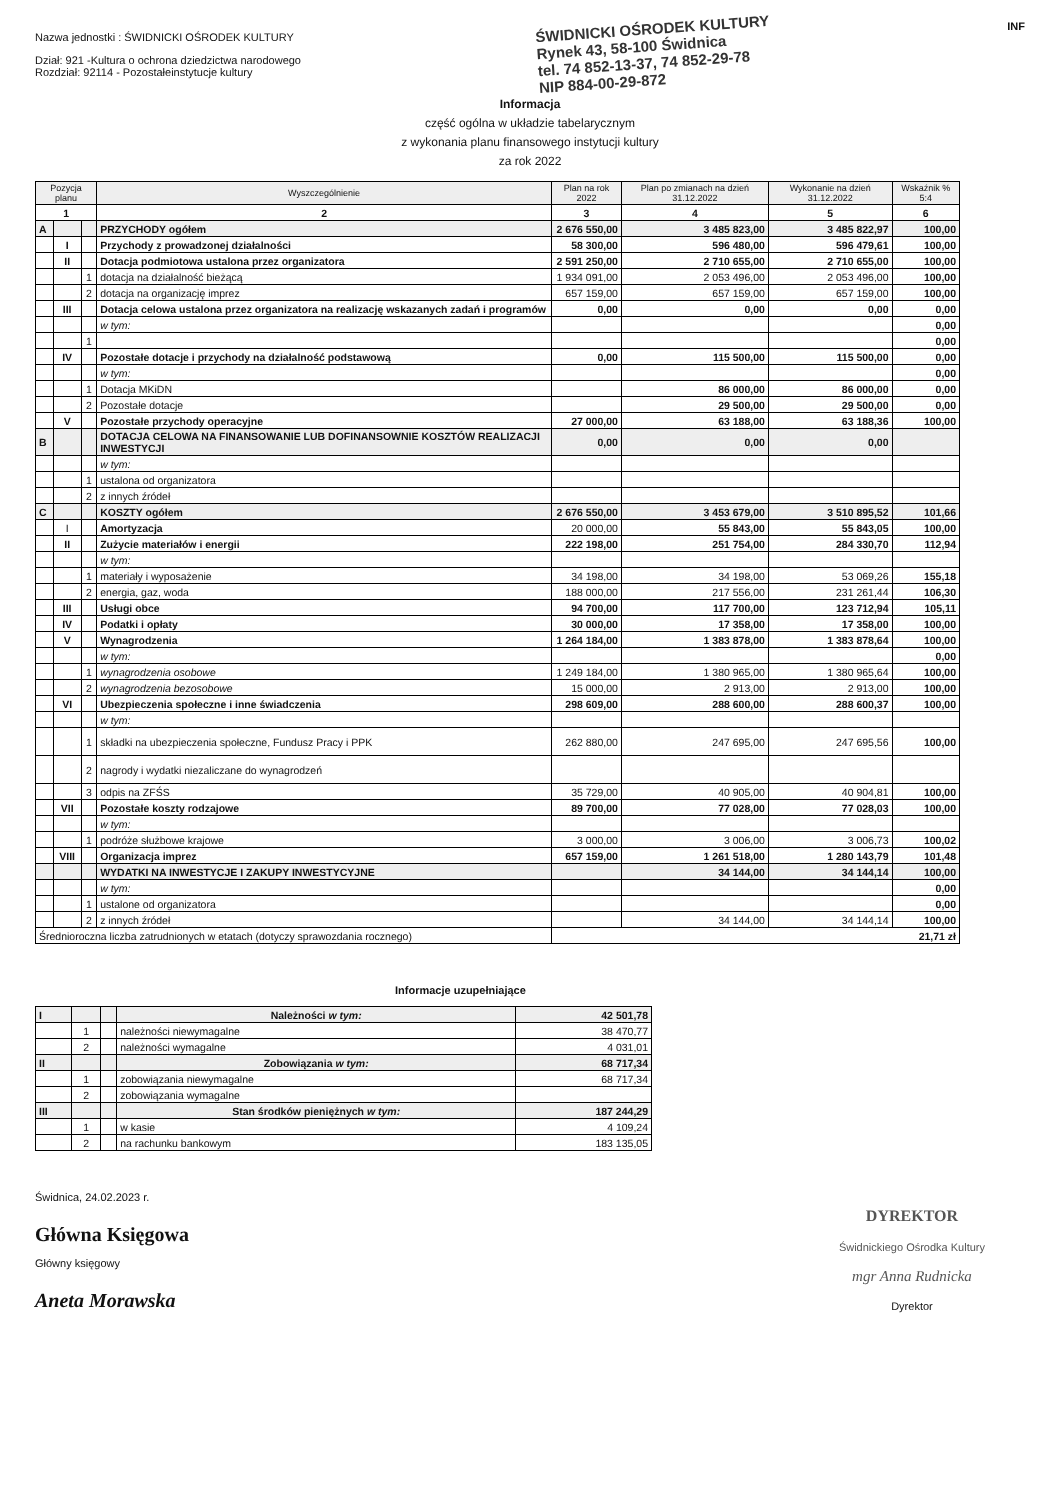Nazwa jednostki : ŚWIDNICKI OŚRODEK KULTURY
Dział: 921 -Kultura o ochrona dziedzictwa narodowego
Rozdział: 92114 - Pozostałeinstytucje kultury
ŚWIDNICKI OŚRODEK KULTURY
Rynek 43, 58-100 Świdnica
tel. 74 852-13-37, 74 852-29-78
NIP 884-00-29-872
INF
Informacja
część ogólna w układzie tabelarycznym
z wykonania planu finansowego instytucji kultury
za rok 2022
| Pozycja planu | | | Wyszczególnienie | Plan na rok 2022 | Plan po zmianach na dzień 31.12.2022 | Wykonanie na dzień 31.12.2022 | Wskaźnik % 5:4 |
| --- | --- | --- | --- | --- | --- | --- | --- |
| 1 | | | 2 | 3 | 4 | 5 | 6 |
| A | | | PRZYCHODY ogółem | 2 676 550,00 | 3 485 823,00 | 3 485 822,97 | 100,00 |
| | I | | Przychody z prowadzonej działalności | 58 300,00 | 596 480,00 | 596 479,61 | 100,00 |
| | II | | Dotacja podmiotowa ustalona przez organizatora | 2 591 250,00 | 2 710 655,00 | 2 710 655,00 | 100,00 |
| | | 1 | dotacja na działalność bieżącą | 1 934 091,00 | 2 053 496,00 | 2 053 496,00 | 100,00 |
| | | 2 | dotacja na organizację imprez | 657 159,00 | 657 159,00 | 657 159,00 | 100,00 |
| | III | | Dotacja celowa ustalona przez organizatora na realizację wskazanych zadań i programów | 0,00 | 0,00 | 0,00 | 0,00 |
| | | | w tym: | | | | 0,00 |
| | | 1 | | | | | 0,00 |
| | IV | | Pozostałe dotacje i przychody na działalność podstawową | 0,00 | 115 500,00 | 115 500,00 | 0,00 |
| | | | w tym: | | | | 0,00 |
| | | 1 | Dotacja MKiDN | | 86 000,00 | 86 000,00 | 0,00 |
| | | 2 | Pozostałe dotacje | | 29 500,00 | 29 500,00 | 0,00 |
| | V | | Pozostałe przychody operacyjne | 27 000,00 | 63 188,00 | 63 188,36 | 100,00 |
| B | | | DOTACJA CELOWA NA FINANSOWANIE LUB DOFINANSOWNIE KOSZTÓW REALIZACJI INWESTYCJI | 0,00 | 0,00 | 0,00 | |
| | | | w tym: | | | | |
| | | 1 | ustalona od organizatora | | | | |
| | | 2 | z innych źródeł | | | | |
| C | | | KOSZTY ogółem | 2 676 550,00 | 3 453 679,00 | 3 510 895,52 | 101,66 |
| | I | | Amortyzacja | 20 000,00 | 55 843,00 | 55 843,05 | 100,00 |
| | II | | Zużycie materiałów i energii | 222 198,00 | 251 754,00 | 284 330,70 | 112,94 |
| | | | w tym: | | | | |
| | | 1 | materiały i wyposażenie | 34 198,00 | 34 198,00 | 53 069,26 | 155,18 |
| | | 2 | energia, gaz, woda | 188 000,00 | 217 556,00 | 231 261,44 | 106,30 |
| | III | | Usługi obce | 94 700,00 | 117 700,00 | 123 712,94 | 105,11 |
| | IV | | Podatki i opłaty | 30 000,00 | 17 358,00 | 17 358,00 | 100,00 |
| | V | | Wynagrodzenia | 1 264 184,00 | 1 383 878,00 | 1 383 878,64 | 100,00 |
| | | | w tym: | | | | 0,00 |
| | | 1 | wynagrodzenia osobowe | 1 249 184,00 | 1 380 965,00 | 1 380 965,64 | 100,00 |
| | | 2 | wynagrodzenia bezosobowe | 15 000,00 | 2 913,00 | 2 913,00 | 100,00 |
| | VI | | Ubezpieczenia społeczne i inne świadczenia | 298 609,00 | 288 600,00 | 288 600,37 | 100,00 |
| | | | w tym: | | | | |
| | | 1 | składki na ubezpieczenia społeczne, Fundusz Pracy i PPK | 262 880,00 | 247 695,00 | 247 695,56 | 100,00 |
| | | 2 | nagrody i wydatki niezaliczane do wynagrodzeń | | | | |
| | | 3 | odpis na ZFŚS | 35 729,00 | 40 905,00 | 40 904,81 | 100,00 |
| | VII | | Pozostałe koszty rodzajowe | 89 700,00 | 77 028,00 | 77 028,03 | 100,00 |
| | | | w tym: | | | | |
| | | 1 | podróże służbowe krajowe | 3 000,00 | 3 006,00 | 3 006,73 | 100,02 |
| | VIII | | Organizacja imprez | 657 159,00 | 1 261 518,00 | 1 280 143,79 | 101,48 |
| | | | WYDATKI NA INWESTYCJE I ZAKUPY INWESTYCYJNE | | 34 144,00 | 34 144,14 | 100,00 |
| | | | w tym: | | | | 0,00 |
| | | 1 | ustalone od organizatora | | | | 0,00 |
| | | 2 | z innych źródeł | | 34 144,00 | 34 144,14 | 100,00 |
| Średnioroczna liczba zatrudnionych w etatach (dotyczy sprawozdania rocznego) | | | | 21,71 zł | | | |
Informacje uzupełniające
| I | | | Należności w tym: | 42 501,78 |
| | 1 | | należności niewymagalne | 38 470,77 |
| | 2 | | należności wymagalne | 4 031,01 |
| II | | | Zobowiązania w tym: | 68 717,34 |
| | 1 | | zobowiązania niewymagalne | 68 717,34 |
| | 2 | | zobowiązania wymagalne | |
| III | | | Stan środków pieniężnych w tym: | 187 244,29 |
| | 1 | | w kasie | 4 109,24 |
| | 2 | | na rachunku bankowym | 183 135,05 |
Świdnica, 24.02.2023 r.
Główna Księgowa
Główny księgowy
Aneta Morawska
DYREKTOR
Świdnickiego Ośrodka Kultury
mgr Anna Rudnicka
Dyrektor